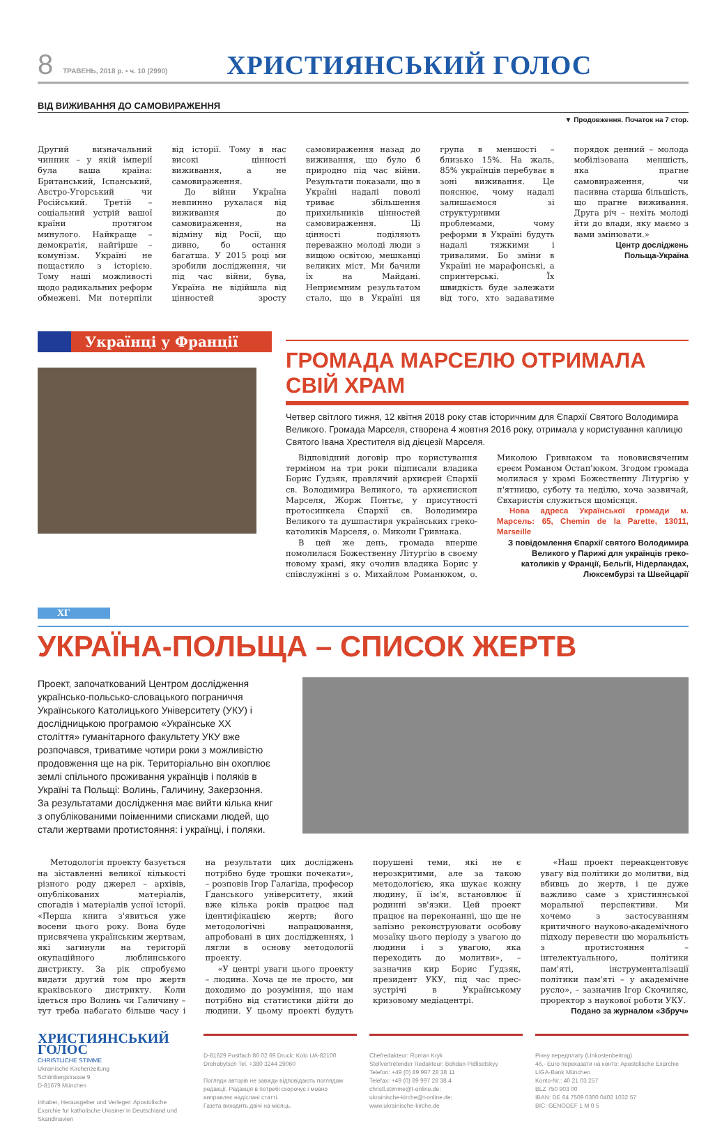8 ТРАВЕНЬ, 2018 р. • ч. 10 (2990) ХРИСТИЯНСЬКИЙ ГОЛОС
ВІД ВИЖИВАННЯ ДО САМОВИРАЖЕННЯ
▼ Продовження. Початок на 7 стор.
Другий визначальний чинник – у якій імперії була ваша країна: Британський, Іспанський, Австро-Угорський чи Російський. Третій – соціальний устрій вашої країни протягом минулого. Найкраще – демократія, найгірше – комунізм. Україні не пощастило з історією. Тому наші можливості щодо радикальних реформ обмежені. Ми потерпіли від історії. Тому в нас високі цінності виживання, а не самовираження.
До війни Україна невпинно рухалася від виживання до самовираження, на відміну від Росії, що дивно, бо остання багатша. У 2015 році ми зробили дослідження, чи під час війни, бува, Україна не відійшла від цінностей зросту самовираження назад до виживання, що було б природно під час війни. Результати показали, що в Україні надалі поволі триває збільшення прихильників цінностей самовираження. Ці цінності поділяють переважно молоді люди з вищою освітою, мешканці великих міст. Ми бачили їх на Майдані. Неприємним результатом стало, що в Україні ця група в меншості – близько 15%. На жаль, 85% українців перебуває в зоні виживання. Це пояснює, чому надалі залишаємося зі структурними проблемами, чому реформи в Україні будуть надалі тяжкими і тривалими. Бо зміни в Україні не марафонські, а спринтерські. Їх швидкість буде залежати від того, хто задаватиме порядок денний – молода мобілізована меншість, яка прагне самовираження, чи пасивна старша більшість, що прагне виживання. Друга річ – нехіть молоді йти до влади, яку маємо з вами змінювати.»
Центр досліджень
Польща-Україна
Українці у Франції
ГРОМАДА МАРСЕЛЮ ОТРИМАЛА СВІЙ ХРАМ
Четвер світлого тижня, 12 квітня 2018 року став історичним для Єпархії Святого Володимира Великого. Громада Марселя, створена 4 жовтня 2016 року, отримала у користування каплицю Святого Івана Хрестителя від дієцезії Марселя.
Відповідний договір про користування терміном на три роки підписали владика Борис Ґудзяк, правлячий архиєрей Єпархії св. Володимира Великого, та архиєпископ Марселя, Жорж Понтьє, у присутності протосинкела Єпархії св. Володимира Великого та душпастиря українських греко-католиків Марселя, о. Миколи Гривнака.
В цей же день, громада вперше помолилася Божественну Літургію в своєму новому храмі, яку очолив владика Борис у співслужінні з о. Михайлом Романюком, о. Миколою Гривнаком та нововисвяченим єреєм Романом Остап'юком. Згодом громада молилася у храмі Божественну Літургію у п'ятницю, суботу та неділю, хоча зазвичай, Євхаристія служиться щомісяця.
Нова адреса Української громади м. Марсель: 65, Chemin de la Parette, 13011, Marseille
З повідомлення Єпархії святого Володимира Великого у Парижі для українців греко-католиків у Франції, Бельгії, Нідерландах, Люксембурзі та Швейцарії
ХГ
УКРАЇНА-ПОЛЬЩА – СПИСОК ЖЕРТВ
Проект, започаткований Центром дослідження українсько-польсько-словацького пограниччя Українського Католицького Університету (УКУ) і дослідницькою програмою «Українське ХХ століття» гуманітарного факультету УКУ вже розпочався, триватиме чотири роки з можливістю продовження ще на рік. Територіально він охоплює землі спільного проживання українців і поляків в Україні та Польщі: Волинь, Галичину, Закерзоння. За результатами дослідження має вийти кілька книг з опублікованими поіменними списками людей, що стали жертвами протистояння: і українці, і поляки.
Методологія проекту базується на зіставленні великої кількості різного роду джерел – архівів, опублікованих матеріалів, спогадів і матеріалів усної історії. «Перша книга з'явиться уже восени цього року. Вона буде присвячена українським жертвам, які загинули на території окупаційного люблинського дистрикту. За рік спробуємо видати другий том про жертв краківського дистрикту. Коли ідеться про Волинь чи Галичину – тут треба набагато більше часу і на результати цих досліджень потрібно буде трошки почекати», – розповів Ігор Галагіда, професор Ґданського університету, який вже кілька років працює над ідентифікацією жертв; його методологічні напрацювання, апробовані в цих дослідженнях, і лягли в основу методології проекту.
«У центрі уваги цього проекту – людина. Хоча це не просто, ми доходимо до розуміння, що нам потрібно від статистики дійти до людини. У цьому проекті будуть порушені теми, які не є нерозкритими, але за такою методологією, яка шукає кожну людину, її ім'я, встановлює її родинні зв'язки. Цей проект працює на переконанні, що ще не запізно реконструювати особову мозаїку цього періоду з увагою до людини і з увагою, яка переходить до молитви», – зазначив кир Борис Ґудзяк, президент УКУ, під час прес-зустрічі в Українському кризовому медіацентрі.
«Наш проект переакцентовує увагу від політики до молитви, від вбивць до жертв, і це дуже важливо саме з християнської моральної перспективи. Ми хочемо з застосуванням критичного науково-академічного підходу перевести цю моральність з протистояння – інтелектуального, політики пам'яті, інструменталізації політики пам'яті – у академічне русло», – зазначив Ігор Скочиляс, проректор з наукової роботи УКУ.
Подано за журналом «Збруч»
ХРИСТИЯНСЬКИЙ ГОЛОС
CHRISTLICHE STIMME
Ukrainische Kirchenzeitung
Schönbergstrasse 9
D-81679 München
Inhaber, Herausgeber und Verleger: Apostolische Exarchie fur katholische Ukrainer in Deutschland und Skandinavien
D-81629 Postfach 86 02 69 Druck: Kolo UA-82100 Drohobytsch Tel. +380 3244 29060
Погляди авторів не завжди відповідають поглядам редакції. Редакція в потребі скорочує і мовно виправляє надіслані статті.
Газета виходить двічі на місяць.
Chefredakteur: Roman Kryk
Stellvertretender Redakteur: Bohdan Pidlisetskyy
Telefon: +49 (0) 89 997 28 38 11
Telefax: +49 (0) 89 997 28 38 4
christl.stimme@t-online.de;
ukrainische-kirche@t-online.de;
www.ukrainische-kirche.de
Річну передплату (Unkostenbeitrag)
46,- Euro переказати на конто: Apostolische Exarchie
LIGA-Bank München
Konto-Nr.: 40 21 03 257
BLZ 750 903 00
IBAN: DE 64 7509 0300 0402 1032 57
BIC: GENODEF 1 M 0 5